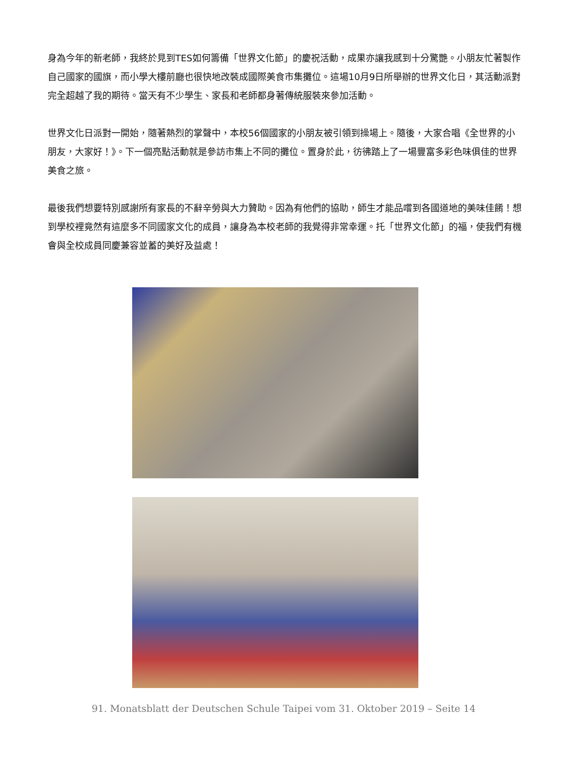身為今年的新老師，我終於見到TES如何籌備「世界文化節」的慶祝活動，成果亦讓我感到十分驚艷。小朋友忙著製作自己國家的國旗，而小學大樓前廳也很快地改裝成國際美食市集攤位。這場10月9日所舉辦的世界文化日，其活動派對完全超越了我的期待。當天有不少學生、家長和老師都身著傳統服裝來參加活動。
世界文化日派對一開始，隨著熱烈的掌聲中，本校56個國家的小朋友被引領到操場上。隨後，大家合唱《全世界的小朋友，大家好！》。下一個亮點活動就是參訪市集上不同的攤位。置身於此，彷彿踏上了一場豐富多彩色味俱佳的世界美食之旅。
最後我們想要特別感謝所有家長的不辭辛勞與大力贊助。因為有他們的協助，師生才能品嚐到各國道地的美味佳餚！想到學校裡竟然有這麼多不同國家文化的成員，讓身為本校老師的我覺得非常幸運。托「世界文化節」的福，使我們有機會與全校成員同慶兼容並蓄的美好及益處！
91. Monatsblatt der Deutschen Schule Taipei vom 31. Oktober 2019 – Seite 14